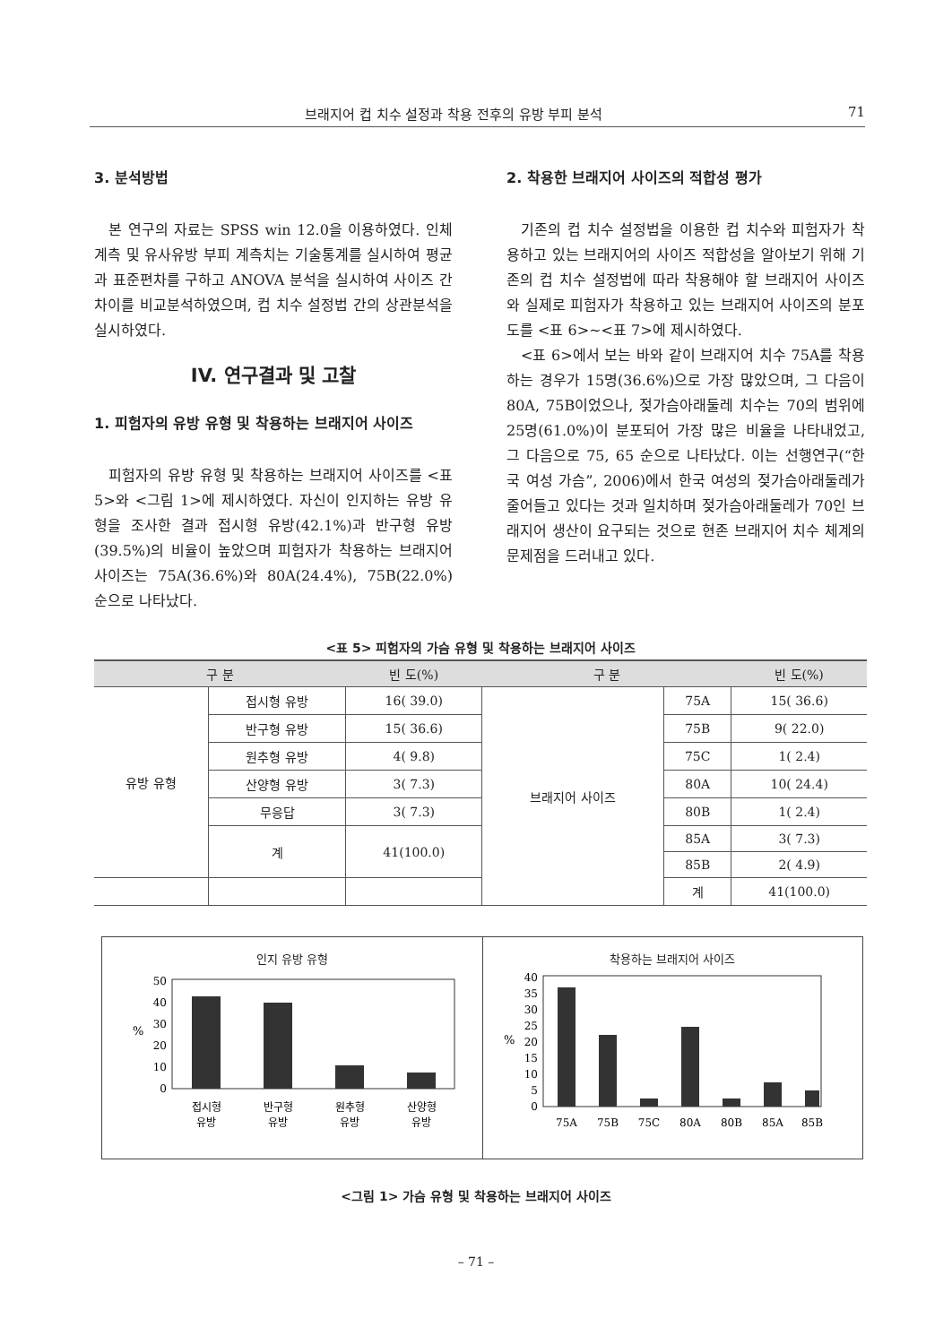브래지어 컵 치수 설정과 착용 전후의 유방 부피 분석 71
3. 분석방법
본 연구의 자료는 SPSS win 12.0을 이용하였다. 인체계측 및 유사유방 부피 계측치는 기술통계를 실시하여 평균과 표준편차를 구하고 ANOVA 분석을 실시하여 사이즈 간 차이를 비교분석하였으며, 컵 치수 설정법 간의 상관분석을 실시하였다.
IV. 연구결과 및 고찰
1. 피험자의 유방 유형 및 착용하는 브래지어 사이즈
피험자의 유방 유형 및 착용하는 브래지어 사이즈를 <표 5>와 <그림 1>에 제시하였다. 자신이 인지하는 유방 유형을 조사한 결과 접시형 유방(42.1%)과 반구형 유방(39.5%)의 비율이 높았으며 피험자가 착용하는 브래지어 사이즈는 75A(36.6%)와 80A(24.4%), 75B(22.0%) 순으로 나타났다.
2. 착용한 브래지어 사이즈의 적합성 평가
기존의 컵 치수 설정법을 이용한 컵 치수와 피험자가 착용하고 있는 브래지어의 사이즈 적합성을 알아보기 위해 기존의 컵 치수 설정법에 따라 착용해야 할 브래지어 사이즈와 실제로 피험자가 착용하고 있는 브래지어 사이즈의 분포도를 <표 6>~<표 7>에 제시하였다.
<표 6>에서 보는 바와 같이 브래지어 치수 75A를 착용하는 경우가 15명(36.6%)으로 가장 많았으며, 그 다음이 80A, 75B이었으나, 젖가슴아래둘레 치수는 70의 범위에 25명(61.0%)이 분포되어 가장 많은 비율을 나타내었고, 그 다음으로 75, 65 순으로 나타났다. 이는 선행연구(“한국 여성 가슴”, 2006)에서 한국 여성의 젖가슴아래둘레가 줄어들고 있다는 것과 일치하며 젖가슴아래둘레가 70인 브래지어 생산이 요구되는 것으로 현존 브래지어 치수 체계의 문제점을 드러내고 있다.
<표 5> 피험자의 가슴 유형 및 착용하는 브래지어 사이즈
| 구 분 | | 빈 도(%) | 구 분 | | 빈 도(%) |
| --- | --- | --- | --- | --- | --- |
| 유방 유형 | 접시형 유방 | 16( 39.0) | 브래지어 사이즈 | 75A | 15( 36.6) |
| | 반구형 유방 | 15( 36.6) | | 75B | 9( 22.0) |
| | 원추형 유방 | 4( 9.8) | | 75C | 1( 2.4) |
| | 산양형 유방 | 3( 7.3) | | 80A | 10( 24.4) |
| | 무응답 | 3( 7.3) | | 80B | 1( 2.4) |
| | 계 | 41(100.0) | | 85A | 3( 7.3) |
| | | | | 85B | 2( 4.9) |
| | | | | 계 | 41(100.0) |
인지 유방 유형
50
40
30
20
10
0
%
접시형
유방
반구형
유방
원추형
유방
산양형
유방
착용하는 브래지어 사이즈
40
35
30
25
20
15
10
5
0
%
75A
75B
75C
80A
80B
85A
85B
<그림 1> 가슴 유형 및 착용하는 브래지어 사이즈
– 71 –